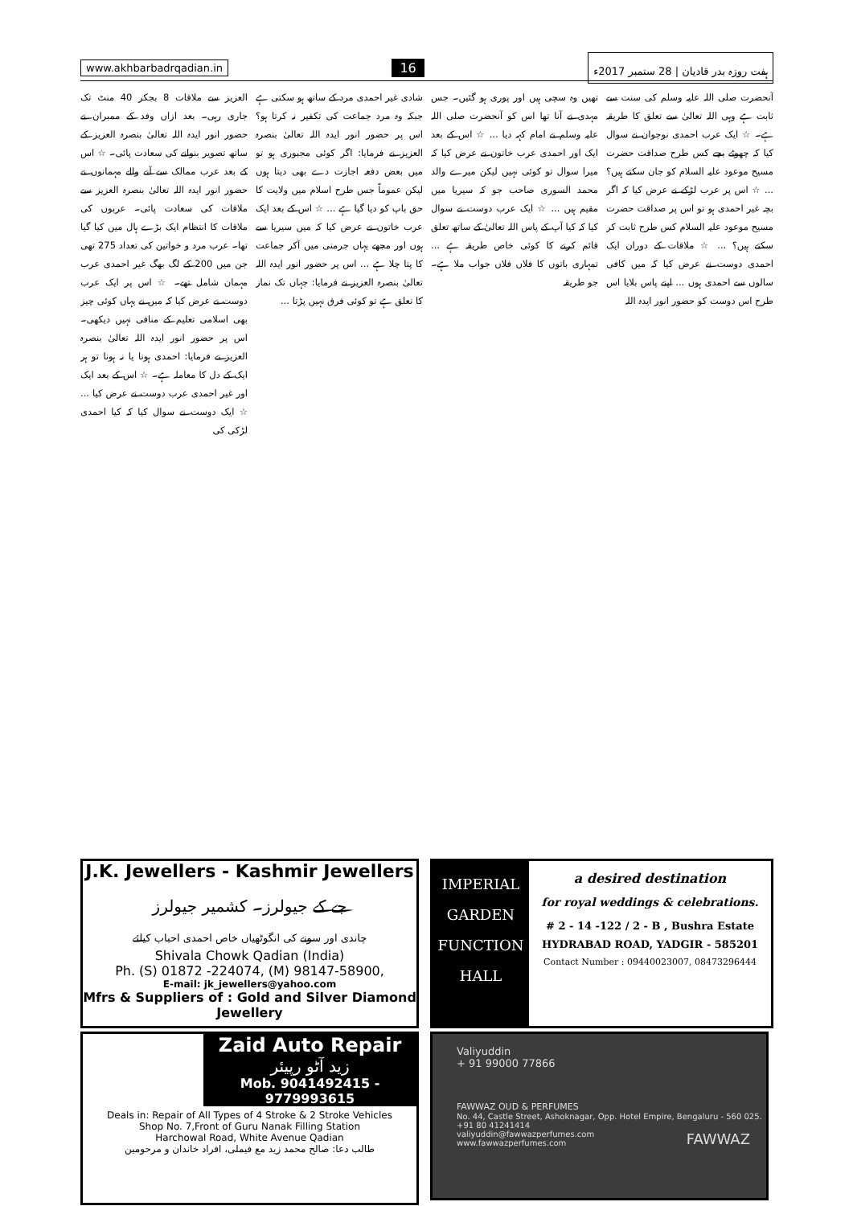www.akhbarbadrqadian.in 16 ہفت روزہ بدر قادیان | 28 ستمبر 2017ء
العزیز سے ملاقات 8 بجکر 40 منٹ تک جاری رہی۔ بعد ازاں وفد کے ممبران نے حضور انور ایدہ اللہ تعالیٰ بنصرہ العزیز کے ساتھ تصویر بنوانے کی سعادت پائی۔ ☆ اس کے بعد عرب ممالک سے آنے والے مہمانوں نے حضور انور ایدہ اللہ تعالیٰ بنصرہ العزیز سے ملاقات کی سعادت پائی۔ عربوں کی ملاقات کا انتظام ایک بڑے ہال میں کیا گیا تھا۔ عرب مرد و خواتین کی تعداد 275 تھی جن میں 200 کے لگ بھگ غیر احمدی عرب مہمان شامل تھے۔ ☆ اس پر ایک عرب دوست نے عرض کیا کہ میں نے یہاں کوئی چیز بھی اسلامی تعلیم کے منافی نہیں دیکھی۔ اس پر حضور انور ایدہ اللہ تعالیٰ بنصرہ العزیز نے فرمایا: احمدی ہونا یا نہ ہونا تو ہر ایک کے دل کا معاملہ ہے۔ ☆ اس کے بعد ایک اور غیر احمدی عرب دوست نے عرض کیا ... ☆ ایک دوست نے سوال کیا کہ کیا احمدی لڑکی کی
شادی غیر احمدی مرد کے ساتھ ہو سکتی ہے جبکہ وہ مرد جماعت کی تکفیر نہ کرتا ہو؟ اس پر حضور انور ایدہ اللہ تعالیٰ بنصرہ العزیز نے فرمایا: اگر کوئی مجبوری ہو تو میں بعض دفعہ اجازت دے بھی دیتا ہوں لیکن عموماً جس طرح اسلام میں ولایت کا حق باپ کو دیا گیا ہے ... ☆ اس کے بعد ایک عرب خاتون نے عرض کیا کہ میں سیریا سے ہوں اور مجھے یہاں جرمنی میں آکر جماعت کا پتا چلا ہے ... اس پر حضور انور ایدہ اللہ تعالیٰ بنصرہ العزیز نے فرمایا: جہاں تک نماز کا تعلق ہے تو کوئی فرق نہیں پڑتا ...
تھیں وہ سچی ہیں اور پوری ہو گئیں۔ جس مہدی نے آنا تھا اس کو آنحضرت صلی اللہ علیہ وسلم نے امام کہہ دیا ... ☆ اس کے بعد ایک اور احمدی عرب خاتون نے عرض کیا کہ میرا سوال تو کوئی نہیں لیکن میرے والد محمد السوری صاحب جو کہ سیریا میں مقیم ہیں ... ☆ ایک عرب دوست نے سوال کیا کہ کیا آپ کے پاس اللہ تعالیٰ کے ساتھ تعلق قائم کرنے کا کوئی خاص طریقہ ہے ... تمہاری باتوں کا فلاں فلاں جواب ملا ہے۔ جو طریقہ
آنحضرت صلی اللہ علیہ وسلم کی سنت سے ثابت ہے وہی اللہ تعالیٰ سے تعلق کا طریقہ ہے۔ ☆ ایک عرب احمدی نوجوان نے سوال کیا کہ چھوٹے بچے کس طرح صداقت حضرت مسیح موعود علیہ السلام کو جان سکتے ہیں؟ ... ☆ اس پر عرب لڑکے نے عرض کیا کہ اگر بچہ غیر احمدی ہو تو اس پر صداقت حضرت مسیح موعود علیہ السلام کس طرح ثابت کر سکتے ہیں؟ ... ☆ ملاقات کے دوران ایک احمدی دوست نے عرض کیا کہ میں کافی سالوں سے احمدی ہوں ... اپنے پاس بلایا اس طرح اس دوست کو حضور انور ایدہ اللہ
J.K. Jewellers - Kashmir Jewellers
جے کے جیولرز۔ کشمیر جیولرز
چاندی اور سونے کی انگوٹھیاں خاص احمدی احباب کیلئے
Shivala Chowk Qadian (India)
Ph. (S) 01872 -224074, (M) 98147-58900,
E-mail: jk_jewellers@yahoo.com
Mfrs & Suppliers of : Gold and Silver Diamond Jewellery
IMPERIAL
GARDEN
FUNCTION
HALL
a desired destination
for royal weddings & celebrations.
# 2 - 14 -122 / 2 - B , Bushra Estate
HYDRABAD ROAD, YADGIR - 585201
Contact Number : 09440023007, 08473296444
Zaid Auto Repair
زید آٹو رپیئر
Mob. 9041492415 - 9779993615
Deals in: Repair of All Types of 4 Stroke & 2 Stroke Vehicles
Shop No. 7,Front of Guru Nanak Filling Station
Harchowal Road, White Avenue Qadian
طالب دعا: صالح محمد زید مع فیملی، افراد خاندان و مرحومین
Valiyuddin
+ 91 99000 77866
FAWWAZ OUD & PERFUMES
No. 44, Castle Street, Ashoknagar, Opp. Hotel Empire, Bengaluru - 560 025.
+91 80 41241414
valiyuddin@fawwazperfumes.com
www.fawwazperfumes.com
FAWWAZ